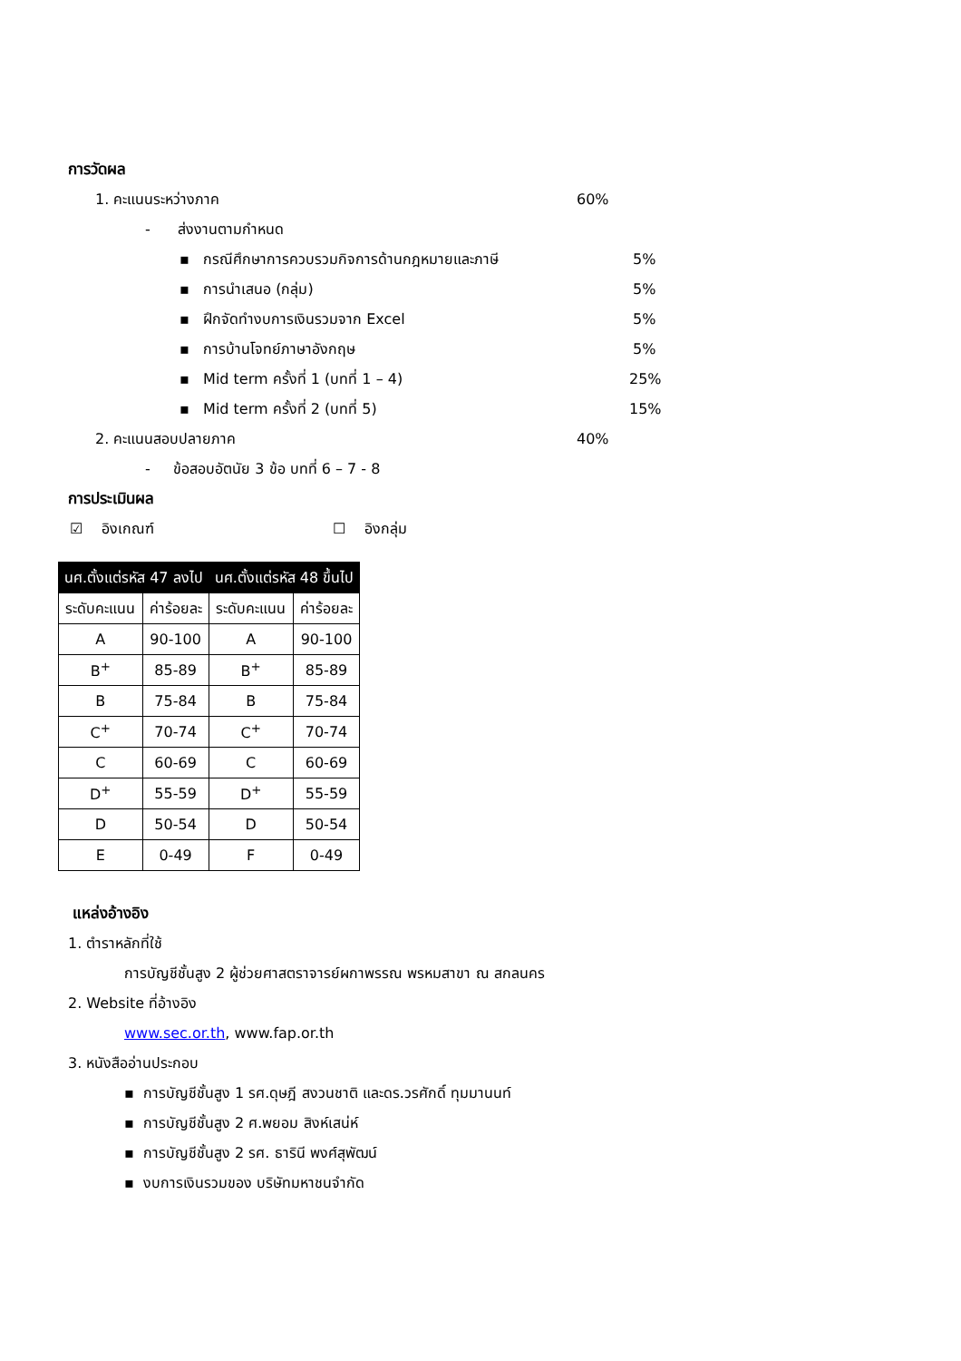การวัดผล
1. คะแนนระหว่างภาค 60%
- ส่งงานตามกำหนด
▪ กรณีศึกษาการควบรวมกิจการด้านกฎหมายและภาษี 5%
▪ การนำเสนอ (กลุ่ม) 5%
▪ ฝึกจัดทำงบการเงินรวมจาก Excel 5%
▪ การบ้านโจทย์ภาษาอังกฤษ 5%
▪ Mid term ครั้งที่ 1 (บทที่ 1 – 4) 25%
▪ Mid term ครั้งที่ 2 (บทที่ 5) 15%
2. คะแนนสอบปลายภาค 40%
- ข้อสอบอัตนัย 3 ข้อ บทที่ 6 – 7 - 8
การประเมินผล
☑ อิงเกณฑ์ ☐ อิงกลุ่ม
| นศ.ตั้งแต่รหัส 47 ลงไป | | นศ.ตั้งแต่รหัส 48 ขึ้นไป | |
| --- | --- | --- | --- |
| ระดับคะแนน | ค่าร้อยละ | ระดับคะแนน | ค่าร้อยละ |
| A | 90-100 | A | 90-100 |
| B<sup>+</sup> | 85-89 | B<sup>+</sup> | 85-89 |
| B | 75-84 | B | 75-84 |
| C<sup>+</sup> | 70-74 | C<sup>+</sup> | 70-74 |
| C | 60-69 | C | 60-69 |
| D<sup>+</sup> | 55-59 | D<sup>+</sup> | 55-59 |
| D | 50-54 | D | 50-54 |
| E | 0-49 | F | 0-49 |
แหล่งอ้างอิง
1. ตำราหลักที่ใช้
การบัญชีชั้นสูง 2 ผู้ช่วยศาสตราจารย์ผกาพรรณ พรหมสาขา ณ สกลนคร
2. Website ที่อ้างอิง
www.sec.or.th, www.fap.or.th
3. หนังสืออ่านประกอบ
▪ การบัญชีชั้นสูง 1 รศ.ดุษฎี สงวนชาติ และดร.วรศักดิ์ ทุมมานนท์
▪ การบัญชีชั้นสูง 2 ศ.พยอม สิงห์เสน่ห์
▪ การบัญชีชั้นสูง 2 รศ. ธารินี พงศ์สุพัฒน์
▪ งบการเงินรวมของ บริษัทมหาชนจำกัด